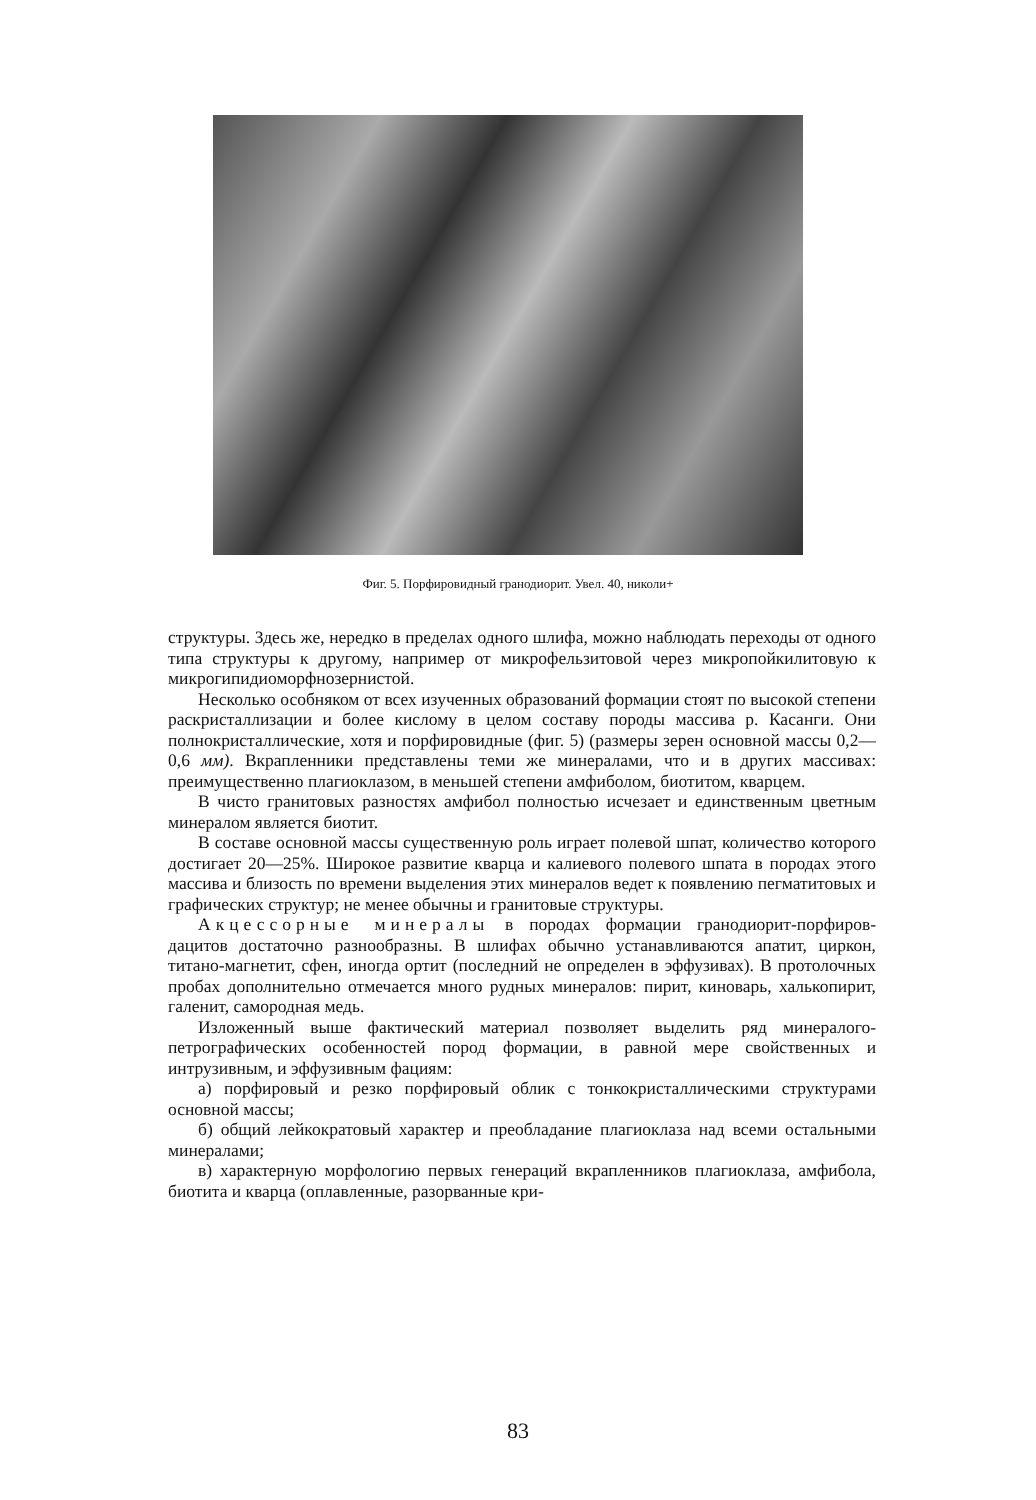Фиг. 5. Порфировидный гранодиорит. Увел. 40, николи+
структуры. Здесь же, нередко в пределах одного шлифа, можно наблюдать переходы от одного типа структуры к другому, например от микрофельзитовой через микропойкилитовую к микрогипидиоморфнозернистой.
Несколько особняком от всех изученных образований формации стоят по высокой степени раскристаллизации и более кислому в целом составу породы массива р. Касанги. Они полнокристаллические, хотя и порфировидные (фиг. 5) (размеры зерен основной массы 0,2—0,6 мм). Вкрапленники представлены теми же минералами, что и в других массивах: преимущественно плагиоклазом, в меньшей степени амфиболом, биотитом, кварцем.
В чисто гранитовых разностях амфибол полностью исчезает и единственным цветным минералом является биотит.
В составе основной массы существенную роль играет полевой шпат, количество которого достигает 20—25%. Широкое развитие кварца и калиевого полевого шпата в породах этого массива и близость по времени выделения этих минералов ведет к появлению пегматитовых и графических структур; не менее обычны и гранитовые структуры.
Акцессорные минералы в породах формации гранодиорит-порфиров-дацитов достаточно разнообразны. В шлифах обычно устанавливаются апатит, циркон, титано-магнетит, сфен, иногда ортит (последний не определен в эффузивах). В протолочных пробах дополнительно отмечается много рудных минералов: пирит, киноварь, халькопирит, галенит, самородная медь.
Изложенный выше фактический материал позволяет выделить ряд минералого-петрографических особенностей пород формации, в равной мере свойственных и интрузивным, и эффузивным фациям:
а) порфировый и резко порфировый облик с тонкокристаллическими структурами основной массы;
б) общий лейкократовый характер и преобладание плагиоклаза над всеми остальными минералами;
в) характерную морфологию первых генераций вкрапленников плагиоклаза, амфибола, биотита и кварца (оплавленные, разорванные кри-
83